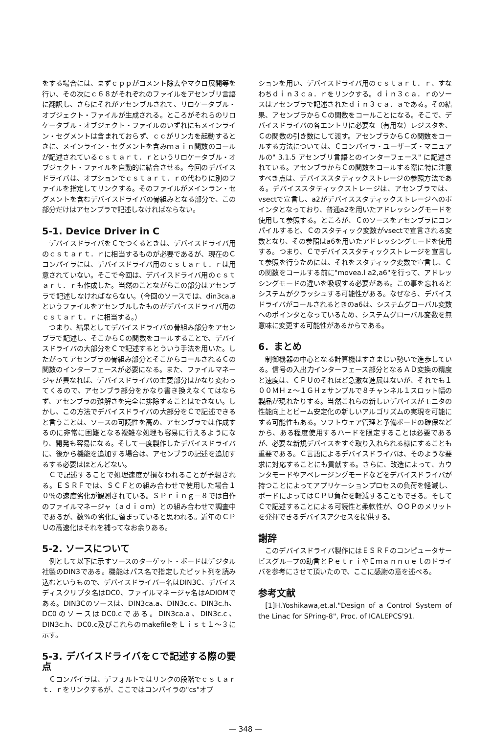をする場合には、まずｃｐｐがコメント除去やマクロ展開等を行い、その次にｃ６８がそれぞれのファイルをアセンブリ言語に翻訳し、さらにそれがアセンブルされて、リロケータブル・オブジェクト・ファイルが生成される。ところがそれらのリロケータブル・オブジェクト・ファイルのいずれにもメインライン・セグメントは含まれておらず、ｃｃがリンカを起動するときに、メインライン・セグメントを含みｍａｉｎ関数のコールが記述されているｃｓｔａｒｔ．ｒというリロケータブル・オブジェクト・ファイルを自動的に結合させる。今回のデバイスドライバは、オプションでｃｓｔａｒｔ．ｒの代わりに別のファイルを指定してリンクする。そのファイルがメインラン・セグメントを含むデバイスドライバの骨組みとなる部分で、この部分だけはアセンブラで記述しなければならない。
5-1. Device Driver in C
デバイスドライバをＣでつくるときは、デバイスドライバ用のｃｓｔａｒｔ．ｒに相当するものが必要であるが、現在のＣコンパイラには、デバイスドライバ用のｃｓｔａｒｔ．ｒは用意されていない。そこで今回は、デバイスドライバ用のｃｓｔａｒｔ．ｒも作成した。当然のことながらこの部分はアセンブラで記述しなければならない。（今回のソースでは、din3ca.aというファイルをアセンブルしたものがデバイスドライバ用のｃｓｔａｒｔ．ｒに相当する。）
つまり、結果としてデバイスドライバの骨組み部分をアセンブラで記述し、そこからＣの関数をコールすることで、デバイスドライバの大部分をＣで記述するとういう手法を用いた。したがってアセンブラの骨組み部分とそこからコールされるＣの関数のインターフェースが必要になる。また、ファイルマネージャが異なれば、デバイスドライバの主要部分はかなり変わってくるので、アセンブラ部分をかなり書き換えなくてはならず、アセンブラの難解さを完全に排除することはできない。しかし、この方法でデバイスドライバの大部分をＣで記述できると言うことは、ソースの可読性を高め、アセンブラでは作成するのに非常に困難となる複雑な処理も容易に行えるようになり、開発も容易になる。そして一度製作したデバイスドライバに、後から機能を追加する場合は、アセンブラの記述を追加するする必要はほとんどない。
Ｃで記述することで処理速度が損なわれることが予想される。ＥＳＲＦでは、ＳＣＦとの組み合わせで使用した場合１０％の速度劣化が観測されている。ＳＰｒｉｎｇ－８では自作のファイルマネージャ（ａｄｉｏｍ）との組み合わせで調査中であるが、数%の劣化に留まっていると思われる。近年のＣＰＵの高速化はそれを補ってなお余りある。
5-2. ソースについて
例として以下に示すソースのターゲット・ボードはデジタル社製のDIN3である。機能はパス名で指定したビット列を読み込むというもので、デバイスドライバー名はDIN3C、デバイスディスクリプタ名はDC0、ファイルマネージャ名はADIOMである。DIN3Cのソースは、DIN3ca.a、DIN3c.c、DIN3c.h、DC0のソースはDC0.cである。DIN3ca.a、DIN3c.c、DIN3c.h、DC0.c及びこれらのmakefileをＬｉｓｔ１～３に示す。
5-3. デバイスドライバをＣで記述する際の要点
Ｃコンパイラは、デフォルトではリンクの段階でｃｓｔａｒｔ．ｒをリンクするが、ここではコンパイラの"cs"オプ
ションを用い、デバイスドライバ用のｃｓｔａｒｔ．ｒ、すなわちｄｉｎ３ｃａ．ｒをリンクする。ｄｉｎ３ｃａ．ｒのソースはアセンブラで記述されたｄｉｎ３ｃａ．ａである。その結果、アセンブラからＣの関数をコールことになる。そこで、デバイスドライバの各エントリに必要な（有用な）レジスタを、Ｃの関数の引き数にして渡す。アセンブラからＣの関数をコールする方法については、Ｃコンパイラ・ユーザーズ・マニュアルの" 3.1.5 アセンブリ言語とのインターフェース" に記述されている。アセンブラからＣの関数をコールする際に特に注意すべき点は、デバイススタティックストレージの参照方法である。デバイススタティックストレージは、アセンブラでは、vsectで宣言し、a2がデバイススタティックストレージへのポインタとなっており、普通a2を用いたアドレッシングモードを使用して参照する。ところが、Ｃのソースをアセンブラにコンパイルすると、Ｃのスタティック変数がvsectで宣言される変数となり、その参照はa6を用いたアドレッシングモードを使用する。つまり、Ｃでデバイススタティックストレージを宣言して参照を行うためには、それをスタティック変数で宣言し、Ｃの関数をコールする前に"movea.l a2,a6"を行って、アドレッシングモードの違いを吸収する必要がある。この事を忘れるとシステムがクラッシュする可能性がある。なぜなら、デバイスドライバがコールされるときのa6は、システムグローバル変数へのポインタとなっているため、システムグローバル変数を無意味に変更する可能性があるからである。
6．まとめ
制御機器の中心となる計算機はすさまじい勢いで進歩している。信号の入出力インターフェース部分となるＡＤ変換の精度と速度は、ＣＰＵのそれほど急激な進展はないが、それでも１００ＭＨｚ～１ＧＨｚサンプルで８チャンネル１スロット幅の製品が現れたりする。当然これらの新しいデバイスがモニタの性能向上とビーム安定化の新しいアルゴリズムの実現を可能にする可能性もある。ソフトウェア管理と予備ボードの確保などから、ある程度使用するハードを限定することは必要であるが、必要な新規デバイスをすぐ取り入れられる様にすることも重要である。Ｃ言語によるデバイスドライバは、そのような要求に対応することにも貢献する。さらに、改造によって、カウンタモードやアベレージングモードなどをデバイスドライバが持つことによってアプリケーションプロセスの負荷を軽減し、ボードによってはＣＰＵ負荷を軽減することもできる。そしてＣで記述することによる可読性と柔軟性が、ＯＯＰのメリットを発揮できるデバイスアクセスを提供する。
謝辞
このデバイスドライバ製作にはＥＳＲＦのコンピュータサービスグループの助言とＰｅｔｒｉやＥｍａｎｎｕｅｌのドライバを参考にさせて頂いたので、ここに感謝の意を述べる。
参考文献
[1]H.Yoshikawa,et.al."Design of a Control System of the Linac for SPring-8", Proc. of ICALEPCS'91.
— 348 —